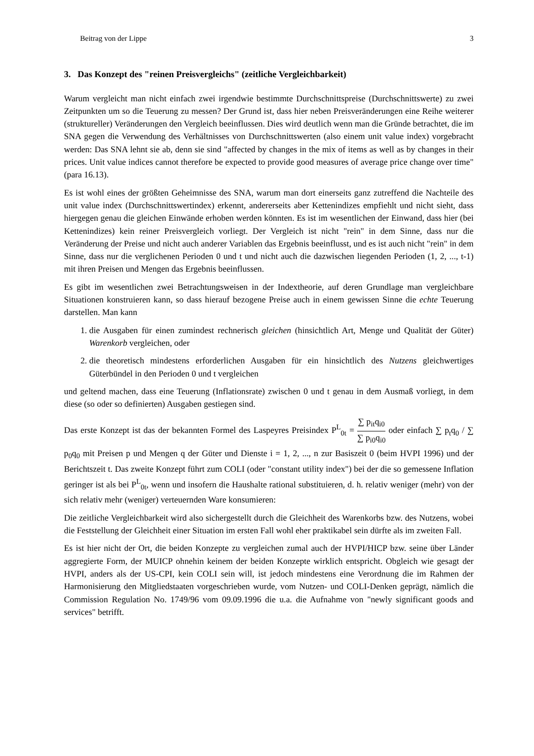Beitrag von der Lippe 3
3. Das Konzept des "reinen Preisvergleichs" (zeitliche Vergleichbarkeit)
Warum vergleicht man nicht einfach zwei irgendwie bestimmte Durchschnittspreise (Durchschnittswerte) zu zwei Zeitpunkten um so die Teuerung zu messen? Der Grund ist, dass hier neben Preisveränderungen eine Reihe weiterer (struktureller) Veränderungen den Vergleich beeinflussen. Dies wird deutlich wenn man die Gründe betrachtet, die im SNA gegen die Verwendung des Verhältnisses von Durchschnittswerten (also einem unit value index) vorgebracht werden: Das SNA lehnt sie ab, denn sie sind "affected by changes in the mix of items as well as by changes in their prices. Unit value indices cannot therefore be expected to provide good measures of average price change over time" (para 16.13).
Es ist wohl eines der größten Geheimnisse des SNA, warum man dort einerseits ganz zutreffend die Nachteile des unit value index (Durchschnittswertindex) erkennt, andererseits aber Kettenindizes empfiehlt und nicht sieht, dass hiergegen genau die gleichen Einwände erhoben werden könnten. Es ist im wesentlichen der Einwand, dass hier (bei Kettenindizes) kein reiner Preisvergleich vorliegt. Der Vergleich ist nicht "rein" in dem Sinne, dass nur die Veränderung der Preise und nicht auch anderer Variablen das Ergebnis beeinflusst, und es ist auch nicht "rein" in dem Sinne, dass nur die verglichenen Perioden 0 und t und nicht auch die dazwischen liegenden Perioden (1, 2, ..., t-1) mit ihren Preisen und Mengen das Ergebnis beeinflussen.
Es gibt im wesentlichen zwei Betrachtungsweisen in der Indextheorie, auf deren Grundlage man vergleichbare Situationen konstruieren kann, so dass hierauf bezogene Preise auch in einem gewissen Sinne die echte Teuerung darstellen. Man kann
1. die Ausgaben für einen zumindest rechnerisch gleichen (hinsichtlich Art, Menge und Qualität der Güter) Warenkorb vergleichen, oder
2. die theoretisch mindestens erforderlichen Ausgaben für ein hinsichtlich des Nutzens gleichwertiges Güterbündel in den Perioden 0 und t vergleichen
und geltend machen, dass eine Teuerung (Inflationsrate) zwischen 0 und t genau in dem Ausmaß vorliegt, in dem diese (so oder so definierten) Ausgaben gestiegen sind.
Das erste Konzept ist das der bekannten Formel des Laspeyres Preisindex P<sup>L</sup><sub>0t</sub> = ∑ p<sub>it</sub>q<sub>i0</sub> ∑ p<sub>i0</sub>q<sub>i0</sub> oder einfach ∑ p<sub>t</sub>q<sub>0</sub> / ∑ p<sub>0</sub>q<sub>0</sub> mit Preisen p und Mengen q der Güter und Dienste i = 1, 2, ..., n zur Basiszeit 0 (beim HVPI 1996) und der Berichtszeit t. Das zweite Konzept führt zum COLI (oder "constant utility index") bei der die so gemessene Inflation geringer ist als bei P<sup>L</sup><sub>0t</sub>, wenn und insofern die Haushalte rational substituieren, d. h. relativ weniger (mehr) von der sich relativ mehr (weniger) verteuernden Ware konsumieren:
Die zeitliche Vergleichbarkeit wird also sichergestellt durch die Gleichheit des Warenkorbs bzw. des Nutzens, wobei die Feststellung der Gleichheit einer Situation im ersten Fall wohl eher praktikabel sein dürfte als im zweiten Fall.
Es ist hier nicht der Ort, die beiden Konzepte zu vergleichen zumal auch der HVPI/HICP bzw. seine über Länder aggregierte Form, der MUICP ohnehin keinem der beiden Konzepte wirklich entspricht. Obgleich wie gesagt der HVPI, anders als der US-CPI, kein COLI sein will, ist jedoch mindestens eine Verordnung die im Rahmen der Harmonisierung den Mitgliedstaaten vorgeschrieben wurde, vom Nutzen- und COLI-Denken geprägt, nämlich die Commission Regulation No. 1749/96 vom 09.09.1996 die u.a. die Aufnahme von "newly significant goods and services" betrifft.